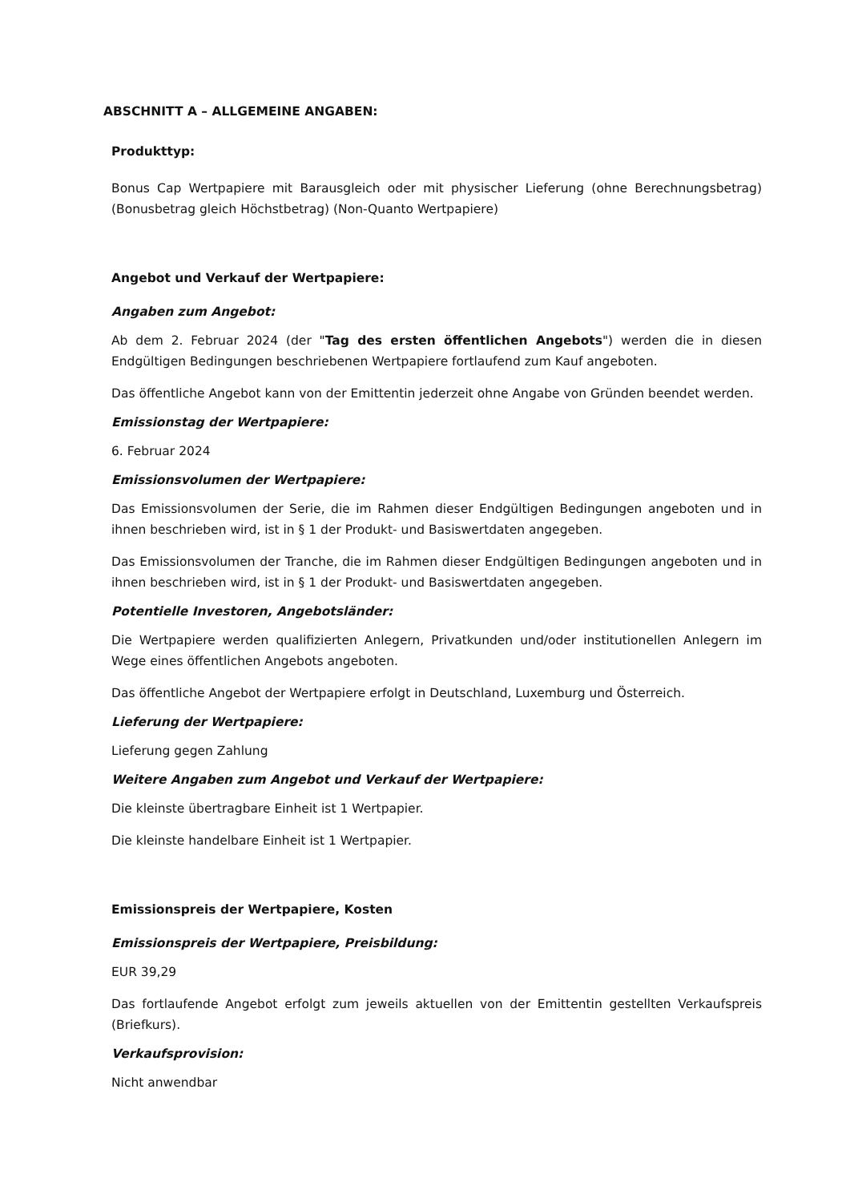ABSCHNITT A – ALLGEMEINE ANGABEN:
Produkttyp:
Bonus Cap Wertpapiere mit Barausgleich oder mit physischer Lieferung (ohne Berechnungsbetrag) (Bonusbetrag gleich Höchstbetrag) (Non-Quanto Wertpapiere)
Angebot und Verkauf der Wertpapiere:
Angaben zum Angebot:
Ab dem 2. Februar 2024 (der "Tag des ersten öffentlichen Angebots") werden die in diesen Endgültigen Bedingungen beschriebenen Wertpapiere fortlaufend zum Kauf angeboten.
Das öffentliche Angebot kann von der Emittentin jederzeit ohne Angabe von Gründen beendet werden.
Emissionstag der Wertpapiere:
6. Februar 2024
Emissionsvolumen der Wertpapiere:
Das Emissionsvolumen der Serie, die im Rahmen dieser Endgültigen Bedingungen angeboten und in ihnen beschrieben wird, ist in § 1 der Produkt- und Basiswertdaten angegeben.
Das Emissionsvolumen der Tranche, die im Rahmen dieser Endgültigen Bedingungen angeboten und in ihnen beschrieben wird, ist in § 1 der Produkt- und Basiswertdaten angegeben.
Potentielle Investoren, Angebotsländer:
Die Wertpapiere werden qualifizierten Anlegern, Privatkunden und/oder institutionellen Anlegern im Wege eines öffentlichen Angebots angeboten.
Das öffentliche Angebot der Wertpapiere erfolgt in Deutschland, Luxemburg und Österreich.
Lieferung der Wertpapiere:
Lieferung gegen Zahlung
Weitere Angaben zum Angebot und Verkauf der Wertpapiere:
Die kleinste übertragbare Einheit ist 1 Wertpapier.
Die kleinste handelbare Einheit ist 1 Wertpapier.
Emissionspreis der Wertpapiere, Kosten
Emissionspreis der Wertpapiere, Preisbildung:
EUR 39,29
Das fortlaufende Angebot erfolgt zum jeweils aktuellen von der Emittentin gestellten Verkaufspreis (Briefkurs).
Verkaufsprovision:
Nicht anwendbar